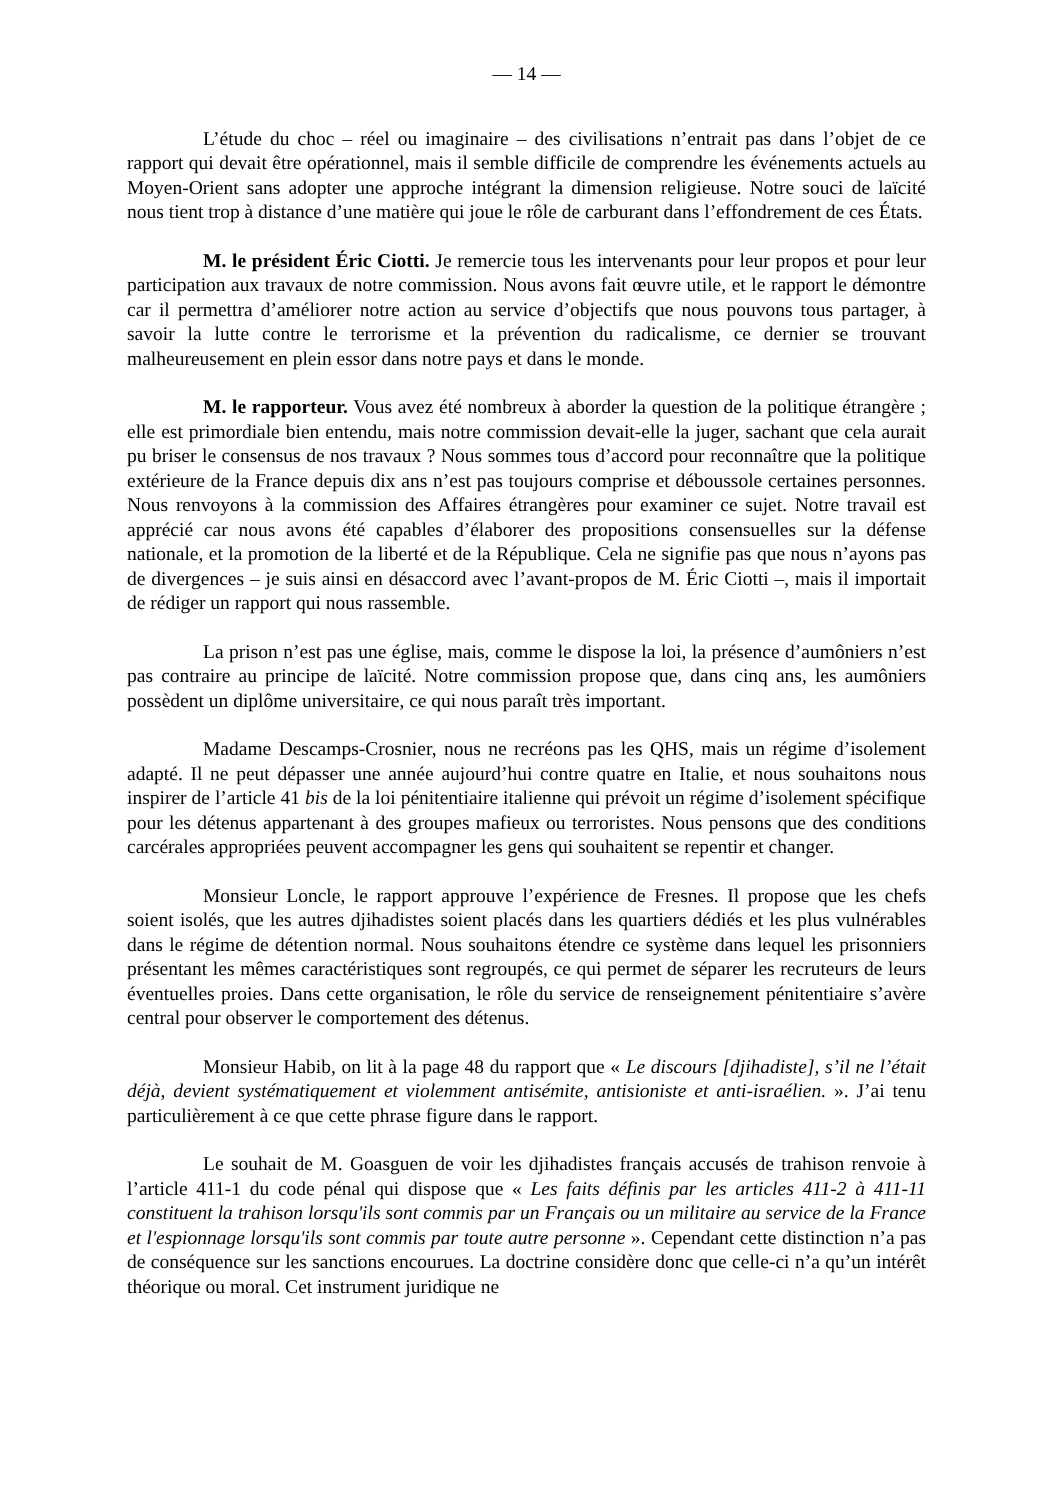— 14 —
L’étude du choc – réel ou imaginaire – des civilisations n’entrait pas dans l’objet de ce rapport qui devait être opérationnel, mais il semble difficile de comprendre les événements actuels au Moyen-Orient sans adopter une approche intégrant la dimension religieuse. Notre souci de laïcité nous tient trop à distance d’une matière qui joue le rôle de carburant dans l’effondrement de ces États.
M. le président Éric Ciotti. Je remercie tous les intervenants pour leur propos et pour leur participation aux travaux de notre commission. Nous avons fait œuvre utile, et le rapport le démontre car il permettra d’améliorer notre action au service d’objectifs que nous pouvons tous partager, à savoir la lutte contre le terrorisme et la prévention du radicalisme, ce dernier se trouvant malheureusement en plein essor dans notre pays et dans le monde.
M. le rapporteur. Vous avez été nombreux à aborder la question de la politique étrangère ; elle est primordiale bien entendu, mais notre commission devait-elle la juger, sachant que cela aurait pu briser le consensus de nos travaux ? Nous sommes tous d’accord pour reconnaître que la politique extérieure de la France depuis dix ans n’est pas toujours comprise et déboussole certaines personnes. Nous renvoyons à la commission des Affaires étrangères pour examiner ce sujet. Notre travail est apprécié car nous avons été capables d’élaborer des propositions consensuelles sur la défense nationale, et la promotion de la liberté et de la République. Cela ne signifie pas que nous n’ayons pas de divergences – je suis ainsi en désaccord avec l’avant-propos de M. Éric Ciotti –, mais il importait de rédiger un rapport qui nous rassemble.
La prison n’est pas une église, mais, comme le dispose la loi, la présence d’aumôniers n’est pas contraire au principe de laïcité. Notre commission propose que, dans cinq ans, les aumôniers possèdent un diplôme universitaire, ce qui nous paraît très important.
Madame Descamps-Crosnier, nous ne recréons pas les QHS, mais un régime d’isolement adapté. Il ne peut dépasser une année aujourd’hui contre quatre en Italie, et nous souhaitons nous inspirer de l’article 41 bis de la loi pénitentiaire italienne qui prévoit un régime d’isolement spécifique pour les détenus appartenant à des groupes mafieux ou terroristes. Nous pensons que des conditions carcérales appropriées peuvent accompagner les gens qui souhaitent se repentir et changer.
Monsieur Loncle, le rapport approuve l’expérience de Fresnes. Il propose que les chefs soient isolés, que les autres djihadistes soient placés dans les quartiers dédiés et les plus vulnérables dans le régime de détention normal. Nous souhaitons étendre ce système dans lequel les prisonniers présentant les mêmes caractéristiques sont regroupés, ce qui permet de séparer les recruteurs de leurs éventuelles proies. Dans cette organisation, le rôle du service de renseignement pénitentiaire s’avère central pour observer le comportement des détenus.
Monsieur Habib, on lit à la page 48 du rapport que « Le discours [djihadiste], s’il ne l’était déjà, devient systématiquement et violemment antisémite, antisioniste et anti-israélien. ». J’ai tenu particulièrement à ce que cette phrase figure dans le rapport.
Le souhait de M. Goasguen de voir les djihadistes français accusés de trahison renvoie à l’article 411-1 du code pénal qui dispose que « Les faits définis par les articles 411-2 à 411-11 constituent la trahison lorsqu'ils sont commis par un Français ou un militaire au service de la France et l'espionnage lorsqu'ils sont commis par toute autre personne ». Cependant cette distinction n’a pas de conséquence sur les sanctions encourues. La doctrine considère donc que celle-ci n’a qu’un intérêt théorique ou moral. Cet instrument juridique ne